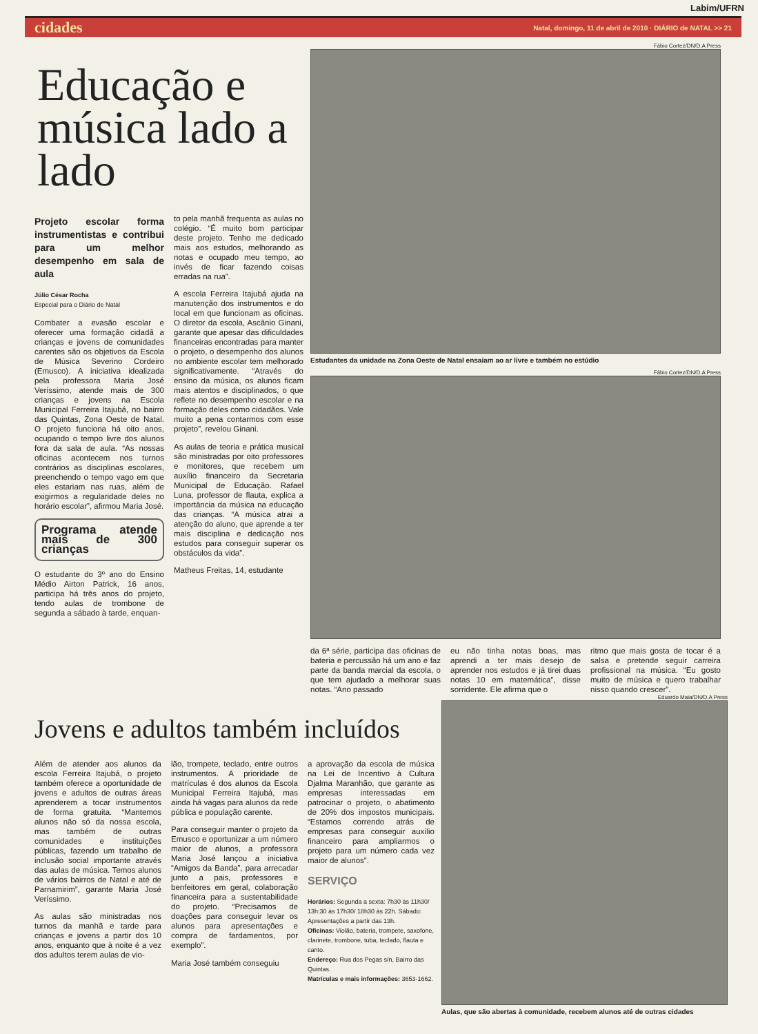Labim/UFRN
cidades Natal, domingo, 11 de abril de 2010 · DIÁRIO de NATAL >> 21
Educação e música lado a lado
Projeto escolar forma instrumentistas e contribui para um melhor desempenho em sala de aula
Júlio César Rocha
Especial para o Diário de Natal
Combater a evasão escolar e oferecer uma formação cidadã a crianças e jovens de comunidades carentes são os objetivos da Escola de Música Severino Cordeiro (Emusco). A iniciativa idealizada pela professora Maria José Veríssimo, atende mais de 300 crianças e jovens na Escola Municipal Ferreira Itajubá, no bairro das Quintas, Zona Oeste de Natal. O projeto funciona há oito anos, ocupando o tempo livre dos alunos fora da sala de aula. “As nossas oficinas acontecem nos turnos contrários as disciplinas escolares, preenchendo o tempo vago em que eles estariam nas ruas, além de exigirmos a regularidade deles no horário escolar”, afirmou Maria José.
Programa atende mais de 300 crianças
O estudante do 3º ano do Ensino Médio Airton Patrick, 16 anos, participa há três anos do projeto, tendo aulas de trombone de segunda a sábado à tarde, enquan-
to pela manhã frequenta as aulas no colégio. “É muito bom participar deste projeto. Tenho me dedicado mais aos estudos, melhorando as notas e ocupado meu tempo, ao invés de ficar fazendo coisas erradas na rua”.
A escola Ferreira Itajubá ajuda na manutenção dos instrumentos e do local em que funcionam as oficinas. O diretor da escola, Ascânio Ginani, garante que apesar das dificuldades financeiras encontradas para manter o projeto, o desempenho dos alunos no ambiente escolar tem melhorado significativamente. “Através do ensino da música, os alunos ficam mais atentos e disciplinados, o que reflete no desempenho escolar e na formação deles como cidadãos. Vale muito a pena contarmos com esse projeto”, revelou Ginani.
As aulas de teoria e prática musical são ministradas por oito professores e monitores, que recebem um auxílio financeiro da Secretaria Municipal de Educação. Rafael Luna, professor de flauta, explica a importância da música na educação das crianças. “A música atrai a atenção do aluno, que aprende a ter mais disciplina e dedicação nos estudos para conseguir superar os obstáculos da vida”.
Matheus Freitas, 14, estudante
Fábio Cortez/DN/D.A Press
Estudantes da unidade na Zona Oeste de Natal ensaiam ao ar livre e também no estúdio
Fábio Cortez/DN/D.A Press
da 6ª série, participa das oficinas de bateria e percussão há um ano e faz parte da banda marcial da escola, o que tem ajudado a melhorar suas notas. “Ano passado
eu não tinha notas boas, mas aprendi a ter mais desejo de aprender nos estudos e já tirei duas notas 10 em matemática”, disse sorridente. Ele afirma que o
ritmo que mais gosta de tocar é a salsa e pretende seguir carreira profissional na música. “Eu gosto muito de música e quero trabalhar nisso quando crescer”.
Jovens e adultos também incluídos
Além de atender aos alunos da escola Ferreira Itajubá, o projeto também oferece a oportunidade de jovens e adultos de outras áreas aprenderem a tocar instrumentos de forma gratuita. “Mantemos alunos não só da nossa escola, mas também de outras comunidades e instituições públicas, fazendo um trabalho de inclusão social importante através das aulas de música. Temos alunos de vários bairros de Natal e até de Parnamirim”, garante Maria José Veríssimo.
As aulas são ministradas nos turnos da manhã e tarde para crianças e jovens a partir dos 10 anos, enquanto que à noite é a vez dos adultos terem aulas de vio-
lão, trompete, teclado, entre outros instrumentos. A prioridade de matrículas é dos alunos da Escola Municipal Ferreira Itajubá, mas ainda há vagas para alunos da rede pública e população carente.
Para conseguir manter o projeto da Emusco e oportunizar a um número maior de alunos, a professora Maria José lançou a iniciativa “Amigos da Banda”, para arrecadar junto a pais, professores e benfeitores em geral, colaboração financeira para a sustentabilidade do projeto. “Precisamos de doações para conseguir levar os alunos para apresentações e compra de fardamentos, por exemplo”.
Maria José também conseguiu
a aprovação da escola de música na Lei de Incentivo à Cultura Djalma Maranhão, que garante as empresas interessadas em patrocinar o projeto, o abatimento de 20% dos impostos municipais. “Estamos correndo atrás de empresas para conseguir auxílio financeiro para ampliarmos o projeto para um número cada vez maior de alunos”.
SERVIÇO
Horários: Segunda a sexta: 7h30 às 11h30/ 13h:30 às 17h30/ 18h30 às 22h. Sábado: Apresentações a partir das 13h.
Oficinas: Violão, bateria, trompete, saxofone, clarinete, trombone, tuba, teclado, flauta e canto.
Endereço: Rua dos Pegas s/n, Bairro das Quintas.
Matrículas e mais informações: 3653-1662.
Eduardo Maia/DN/D.A Press
Aulas, que são abertas à comunidade, recebem alunos até de outras cidades